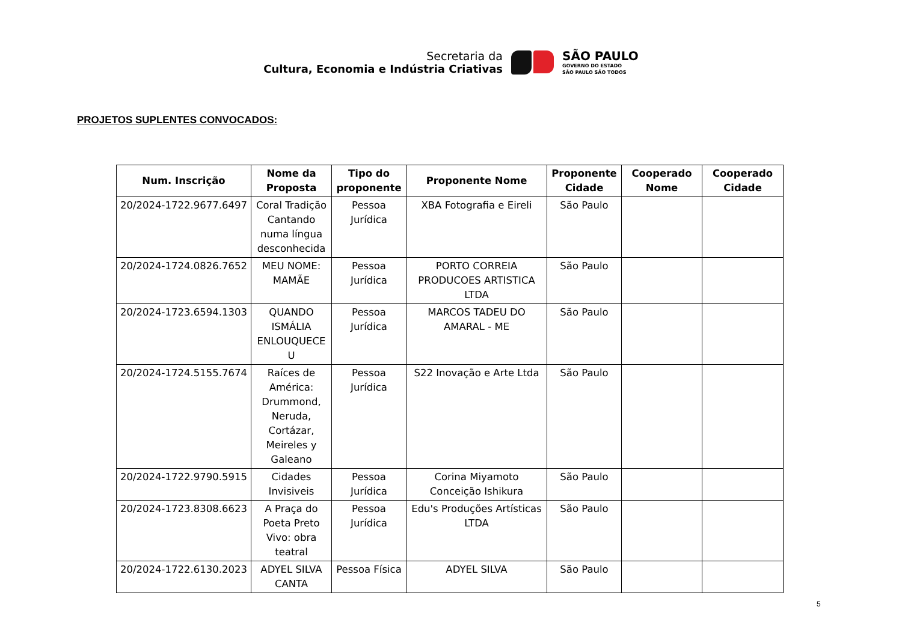Secretaria da
Cultura, Economia e Indústria Criativas
SÃO PAULO
GOVERNO DO ESTADO
SÃO PAULO SÃO TODOS
PROJETOS SUPLENTES CONVOCADOS:
| Num. Inscrição | Nome da Proposta | Tipo do proponente | Proponente Nome | Proponente Cidade | Cooperado Nome | Cooperado Cidade |
| --- | --- | --- | --- | --- | --- | --- |
| 20/2024-1722.9677.6497 | Coral Tradição Cantando numa língua desconhecida | Pessoa Jurídica | XBA Fotografia e Eireli | São Paulo | | |
| 20/2024-1724.0826.7652 | MEU NOME: MAMÃE | Pessoa Jurídica | PORTO CORREIA PRODUCOES ARTISTICA LTDA | São Paulo | | |
| 20/2024-1723.6594.1303 | QUANDO ISMÁLIA ENLOUQUECE U | Pessoa Jurídica | MARCOS TADEU DO AMARAL - ME | São Paulo | | |
| 20/2024-1724.5155.7674 | Raíces de América: Drummond, Neruda, Cortázar, Meireles y Galeano | Pessoa Jurídica | S22 Inovação e Arte Ltda | São Paulo | | |
| 20/2024-1722.9790.5915 | Cidades Invisiveis | Pessoa Jurídica | Corina Miyamoto Conceição Ishikura | São Paulo | | |
| 20/2024-1723.8308.6623 | A Praça do Poeta Preto Vivo: obra teatral | Pessoa Jurídica | Edu's Produções Artísticas LTDA | São Paulo | | |
| 20/2024-1722.6130.2023 | ADYEL SILVA CANTA | Pessoa Física | ADYEL SILVA | São Paulo | | |
5